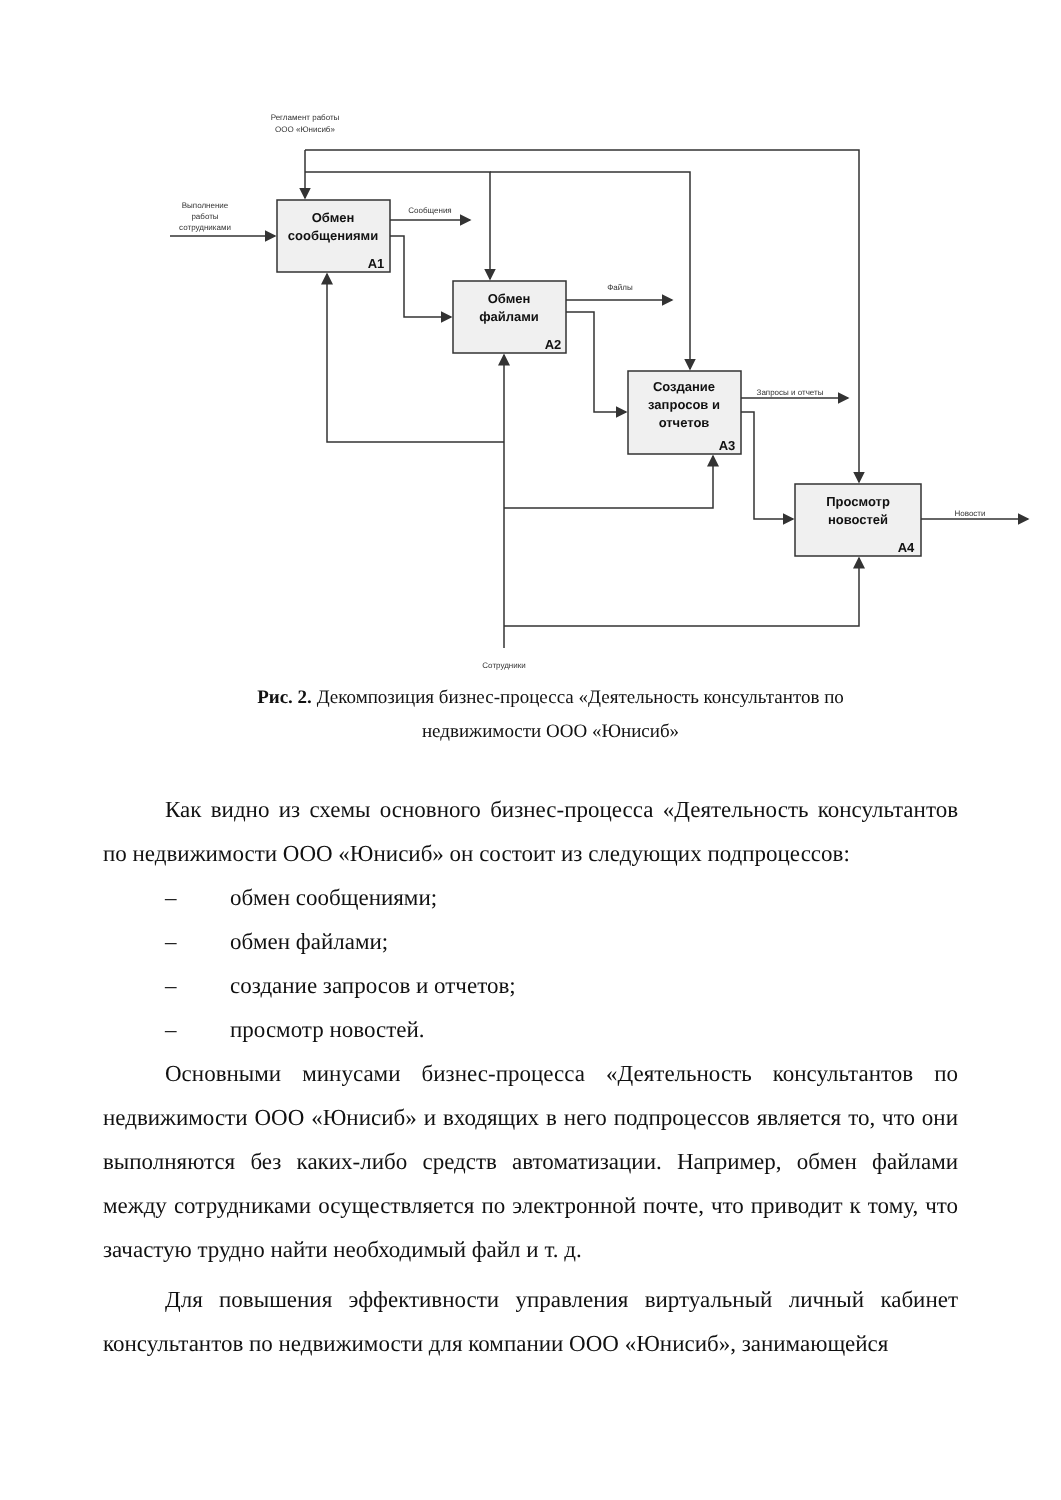Регламент работы
ООО «Юнисиб»
Выполнение
работы
сотрудниками
Сообщения
Файлы
Запросы и отчеты
Новости
Сотрудники
Обмен
сообщениями
А1
Обмен
файлами
А2
Создание
запросов и
отчетов
А3
Просмотр
новостей
А4
Рис. 2. Декомпозиция бизнес-процесса «Деятельность консультантов по недвижимости ООО «Юнисиб»
Как видно из схемы основного бизнес-процесса «Деятельность консультантов по недвижимости ООО «Юнисиб» он состоит из следующих подпроцессов:
– обмен сообщениями;
– обмен файлами;
– создание запросов и отчетов;
– просмотр новостей.
Основными минусами бизнес-процесса «Деятельность консультантов по недвижимости ООО «Юнисиб» и входящих в него подпроцессов является то, что они выполняются без каких-либо средств автоматизации. Например, обмен файлами между сотрудниками осуществляется по электронной почте, что приводит к тому, что зачастую трудно найти необходимый файл и т. д.
Для повышения эффективности управления виртуальный личный кабинет консультантов по недвижимости для компании ООО «Юнисиб», занимающейся